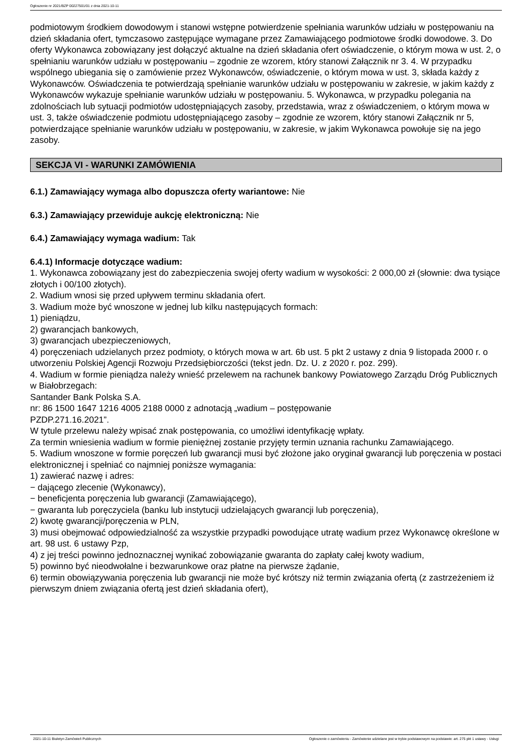Ogłoszenie nr 2021/BZP 00227501/01 z dnia 2021-10-11
podmiotowym środkiem dowodowym i stanowi wstępne potwierdzenie spełniania warunków udziału w postępowaniu na dzień składania ofert, tymczasowo zastępujące wymagane przez Zamawiającego podmiotowe środki dowodowe. 3. Do oferty Wykonawca zobowiązany jest dołączyć aktualne na dzień składania ofert oświadczenie, o którym mowa w ust. 2, o spełnianiu warunków udziału w postępowaniu – zgodnie ze wzorem, który stanowi Załącznik nr 3. 4. W przypadku wspólnego ubiegania się o zamówienie przez Wykonawców, oświadczenie, o którym mowa w ust. 3, składa każdy z Wykonawców. Oświadczenia te potwierdzają spełnianie warunków udziału w postępowaniu w zakresie, w jakim każdy z Wykonawców wykazuje spełnianie warunków udziału w postępowaniu. 5. Wykonawca, w przypadku polegania na zdolnościach lub sytuacji podmiotów udostępniających zasoby, przedstawia, wraz z oświadczeniem, o którym mowa w ust. 3, także oświadczenie podmiotu udostępniającego zasoby – zgodnie ze wzorem, który stanowi Załącznik nr 5, potwierdzające spełnianie warunków udziału w postępowaniu, w zakresie, w jakim Wykonawca powołuje się na jego zasoby.
SEKCJA VI - WARUNKI ZAMÓWIENIA
6.1.) Zamawiający wymaga albo dopuszcza oferty wariantowe: Nie
6.3.) Zamawiający przewiduje aukcję elektroniczną: Nie
6.4.) Zamawiający wymaga wadium: Tak
6.4.1) Informacje dotyczące wadium:
1. Wykonawca zobowiązany jest do zabezpieczenia swojej oferty wadium w wysokości: 2 000,00 zł (słownie: dwa tysiące złotych i 00/100 złotych).
2. Wadium wnosi się przed upływem terminu składania ofert.
3. Wadium może być wnoszone w jednej lub kilku następujących formach:
1) pieniądzu,
2) gwarancjach bankowych,
3) gwarancjach ubezpieczeniowych,
4) poręczeniach udzielanych przez podmioty, o których mowa w art. 6b ust. 5 pkt 2 ustawy z dnia 9 listopada 2000 r. o utworzeniu Polskiej Agencji Rozwoju Przedsiębiorczości (tekst jedn. Dz. U. z 2020 r. poz. 299).
4. Wadium w formie pieniądza należy wnieść przelewem na rachunek bankowy Powiatowego Zarządu Dróg Publicznych w Białobrzegach:
Santander Bank Polska S.A.
nr: 86 1500 1647 1216 4005 2188 0000 z adnotacją „wadium – postępowanie
PZDP.271.16.2021”.
W tytule przelewu należy wpisać znak postępowania, co umożliwi identyfikację wpłaty.
Za termin wniesienia wadium w formie pieniężnej zostanie przyjęty termin uznania rachunku Zamawiającego.
5. Wadium wnoszone w formie poręczeń lub gwarancji musi być złożone jako oryginał gwarancji lub poręczenia w postaci elektronicznej i spełniać co najmniej poniższe wymagania:
1) zawierać nazwę i adres:
− dającego zlecenie (Wykonawcy),
− beneficjenta poręczenia lub gwarancji (Zamawiającego),
− gwaranta lub poręczyciela (banku lub instytucji udzielających gwarancji lub poręczenia),
2) kwotę gwarancji/poręczenia w PLN,
3) musi obejmować odpowiedzialność za wszystkie przypadki powodujące utratę wadium przez Wykonawcę określone w art. 98 ust. 6 ustawy Pzp,
4) z jej treści powinno jednoznacznej wynikać zobowiązanie gwaranta do zapłaty całej kwoty wadium,
5) powinno być nieodwołalne i bezwarunkowe oraz płatne na pierwsze żądanie,
6) termin obowiązywania poręczenia lub gwarancji nie może być krótszy niż termin związania ofertą (z zastrzeżeniem iż pierwszym dniem związania ofertą jest dzień składania ofert),
2021-10-11 Biuletyn Zamówień Publicznych Ogłoszenie o zamówieniu - Zamówienie udzielane jest w trybie podstawowym na podstawie: art. 275 pkt 1 ustawy - Usługi